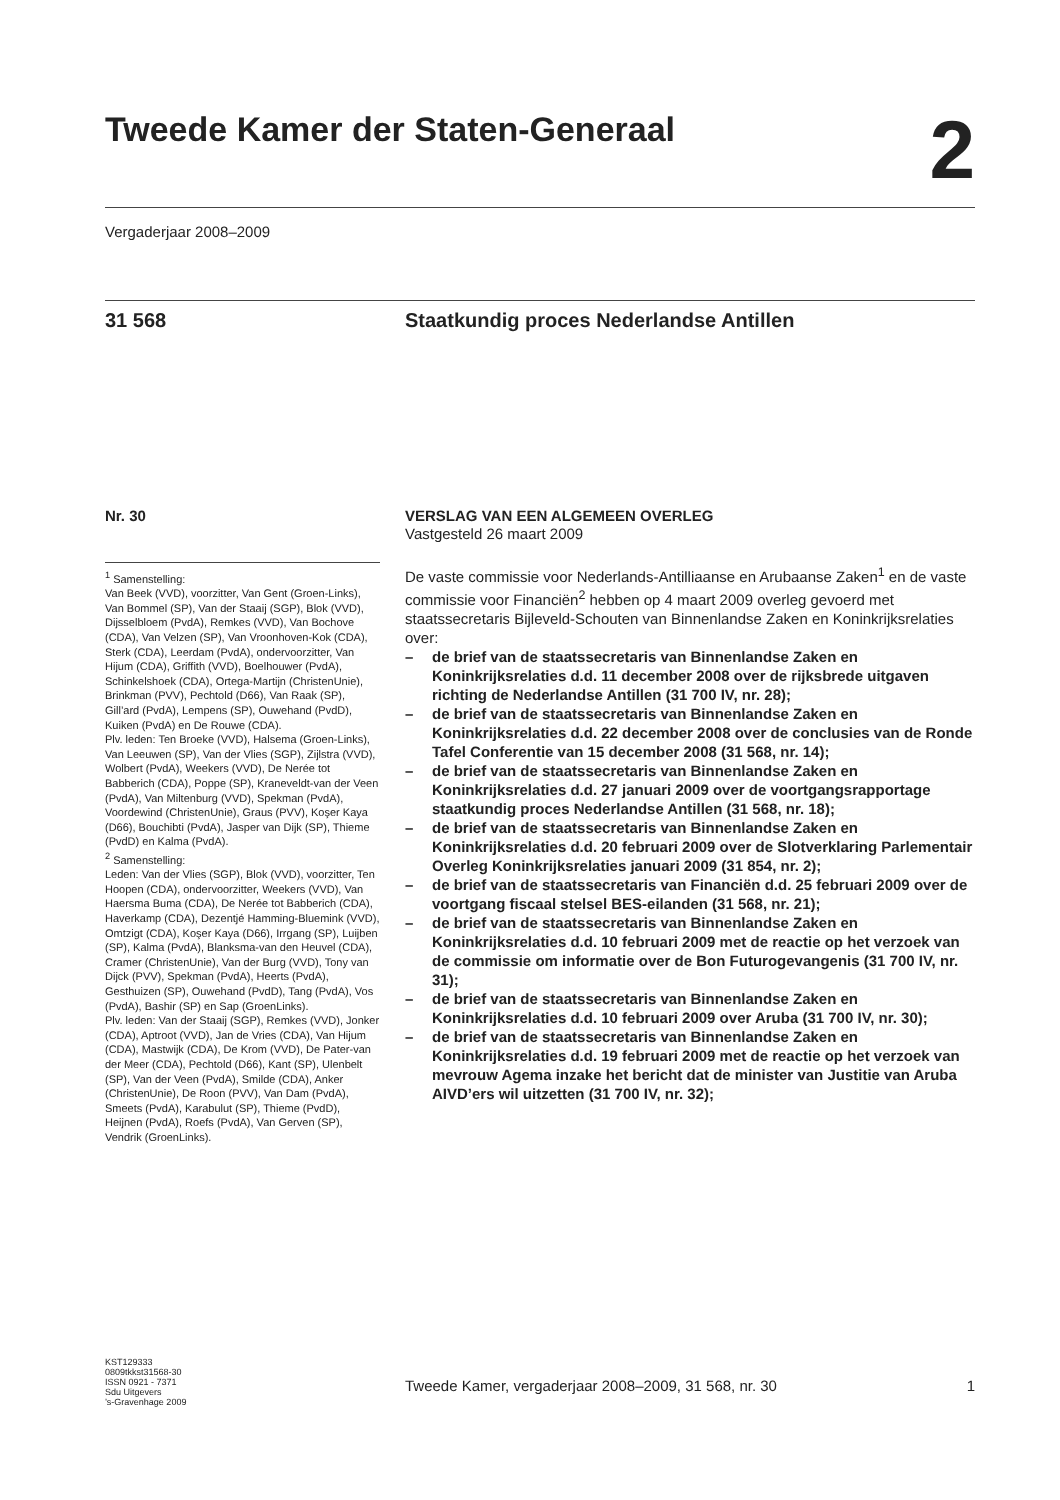Tweede Kamer der Staten-Generaal 2
Vergaderjaar 2008–2009
31 568 Staatkundig proces Nederlandse Antillen
Nr. 30
<sup>1</sup> Samenstelling:
Van Beek (VVD), voorzitter, Van Gent (Groen-Links), Van Bommel (SP), Van der Staaij (SGP), Blok (VVD), Dijsselbloem (PvdA), Remkes (VVD), Van Bochove (CDA), Van Velzen (SP), Van Vroonhoven-Kok (CDA), Sterk (CDA), Leerdam (PvdA), ondervoorzitter, Van Hijum (CDA), Griffith (VVD), Boelhouwer (PvdA), Schinkelshoek (CDA), Ortega-Martijn (ChristenUnie), Brinkman (PVV), Pechtold (D66), Van Raak (SP), Gill’ard (PvdA), Lempens (SP), Ouwehand (PvdD), Kuiken (PvdA) en De Rouwe (CDA).
Plv. leden: Ten Broeke (VVD), Halsema (Groen-Links), Van Leeuwen (SP), Van der Vlies (SGP), Zijlstra (VVD), Wolbert (PvdA), Weekers (VVD), De Nerée tot Babberich (CDA), Poppe (SP), Kraneveldt-van der Veen (PvdA), Van Miltenburg (VVD), Spekman (PvdA), Voordewind (ChristenUnie), Graus (PVV), Koşer Kaya (D66), Bouchibti (PvdA), Jasper van Dijk (SP), Thieme (PvdD) en Kalma (PvdA).
<sup>2</sup> Samenstelling:
Leden: Van der Vlies (SGP), Blok (VVD), voorzitter, Ten Hoopen (CDA), ondervoorzitter, Weekers (VVD), Van Haersma Buma (CDA), De Nerée tot Babberich (CDA), Haverkamp (CDA), Dezentjé Hamming-Bluemink (VVD), Omtzigt (CDA), Koşer Kaya (D66), Irrgang (SP), Luijben (SP), Kalma (PvdA), Blanksma-van den Heuvel (CDA), Cramer (ChristenUnie), Van der Burg (VVD), Tony van Dijck (PVV), Spekman (PvdA), Heerts (PvdA), Gesthuizen (SP), Ouwehand (PvdD), Tang (PvdA), Vos (PvdA), Bashir (SP) en Sap (GroenLinks).
Plv. leden: Van der Staaij (SGP), Remkes (VVD), Jonker (CDA), Aptroot (VVD), Jan de Vries (CDA), Van Hijum (CDA), Mastwijk (CDA), De Krom (VVD), De Pater-van der Meer (CDA), Pechtold (D66), Kant (SP), Ulenbelt (SP), Van der Veen (PvdA), Smilde (CDA), Anker (ChristenUnie), De Roon (PVV), Van Dam (PvdA), Smeets (PvdA), Karabulut (SP), Thieme (PvdD), Heijnen (PvdA), Roefs (PvdA), Van Gerven (SP), Vendrik (GroenLinks).
VERSLAG VAN EEN ALGEMEEN OVERLEG
Vastgesteld 26 maart 2009
De vaste commissie voor Nederlands-Antilliaanse en Arubaanse Zaken<sup>1</sup> en de vaste commissie voor Financiën<sup>2</sup> hebben op 4 maart 2009 overleg gevoerd met staatssecretaris Bijleveld-Schouten van Binnenlandse Zaken en Koninkrijksrelaties over:
– de brief van de staatssecretaris van Binnenlandse Zaken en Koninkrijksrelaties d.d. 11 december 2008 over de rijksbrede uitgaven richting de Nederlandse Antillen (31 700 IV, nr. 28);
– de brief van de staatssecretaris van Binnenlandse Zaken en Koninkrijksrelaties d.d. 22 december 2008 over de conclusies van de Ronde Tafel Conferentie van 15 december 2008 (31 568, nr. 14);
– de brief van de staatssecretaris van Binnenlandse Zaken en Koninkrijksrelaties d.d. 27 januari 2009 over de voortgangsrapportage staatkundig proces Nederlandse Antillen (31 568, nr. 18);
– de brief van de staatssecretaris van Binnenlandse Zaken en Koninkrijksrelaties d.d. 20 februari 2009 over de Slotverklaring Parlementair Overleg Koninkrijksrelaties januari 2009 (31 854, nr. 2);
– de brief van de staatssecretaris van Financiën d.d. 25 februari 2009 over de voortgang fiscaal stelsel BES-eilanden (31 568, nr. 21);
– de brief van de staatssecretaris van Binnenlandse Zaken en Koninkrijksrelaties d.d. 10 februari 2009 met de reactie op het verzoek van de commissie om informatie over de Bon Futurogevangenis (31 700 IV, nr. 31);
– de brief van de staatssecretaris van Binnenlandse Zaken en Koninkrijksrelaties d.d. 10 februari 2009 over Aruba (31 700 IV, nr. 30);
– de brief van de staatssecretaris van Binnenlandse Zaken en Koninkrijksrelaties d.d. 19 februari 2009 met de reactie op het verzoek van mevrouw Agema inzake het bericht dat de minister van Justitie van Aruba AIVD’ers wil uitzetten (31 700 IV, nr. 32);
KST129333
0809tkkst31568-30
ISSN 0921 - 7371
Sdu Uitgevers
’s-Gravenhage 2009
Tweede Kamer, vergaderjaar 2008–2009, 31 568, nr. 30 1